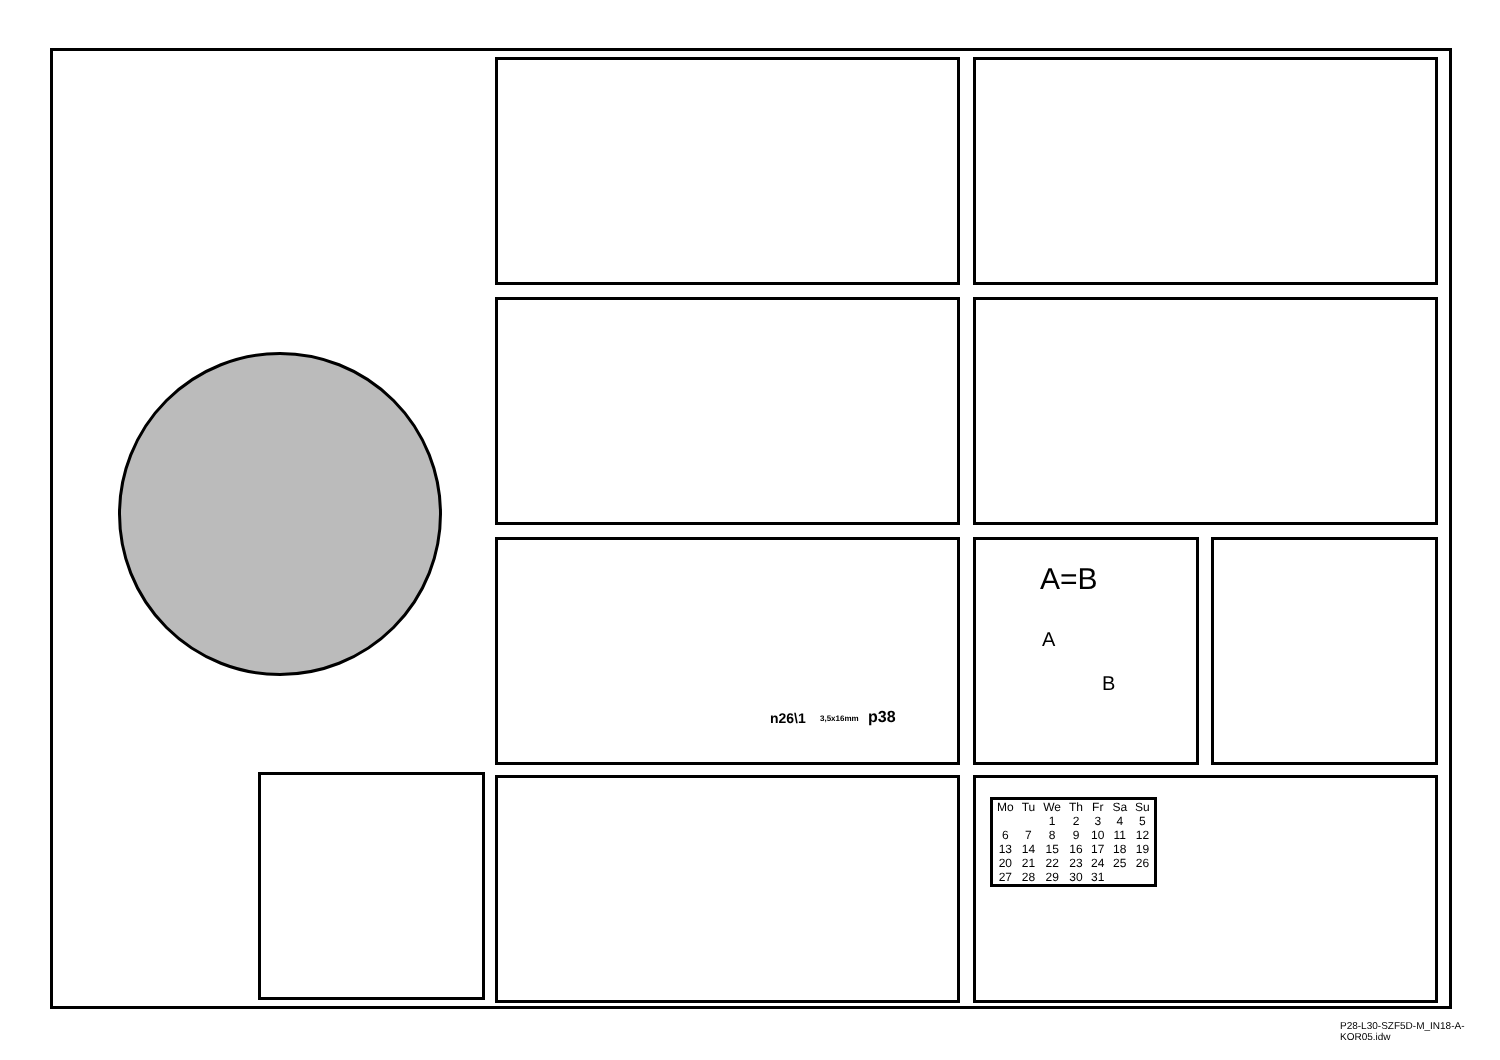A=B
A
B
n26\1 3,5x16mm p38
| Mo | Tu | We | Th | Fr | Sa | Su |
| --- | --- | --- | --- | --- | --- | --- |
| | | 1 | 2 | 3 | 4 | 5 |
| 6 | 7 | 8 | 9 | 10 | 11 | 12 |
| 13 | 14 | 15 | 16 | 17 | 18 | 19 |
| 20 | 21 | 22 | 23 | 24 | 25 | 26 |
| 27 | 28 | 29 | 30 | 31 | | |
P28-L30-SZF5D-M_IN18-A-KOR05.idw